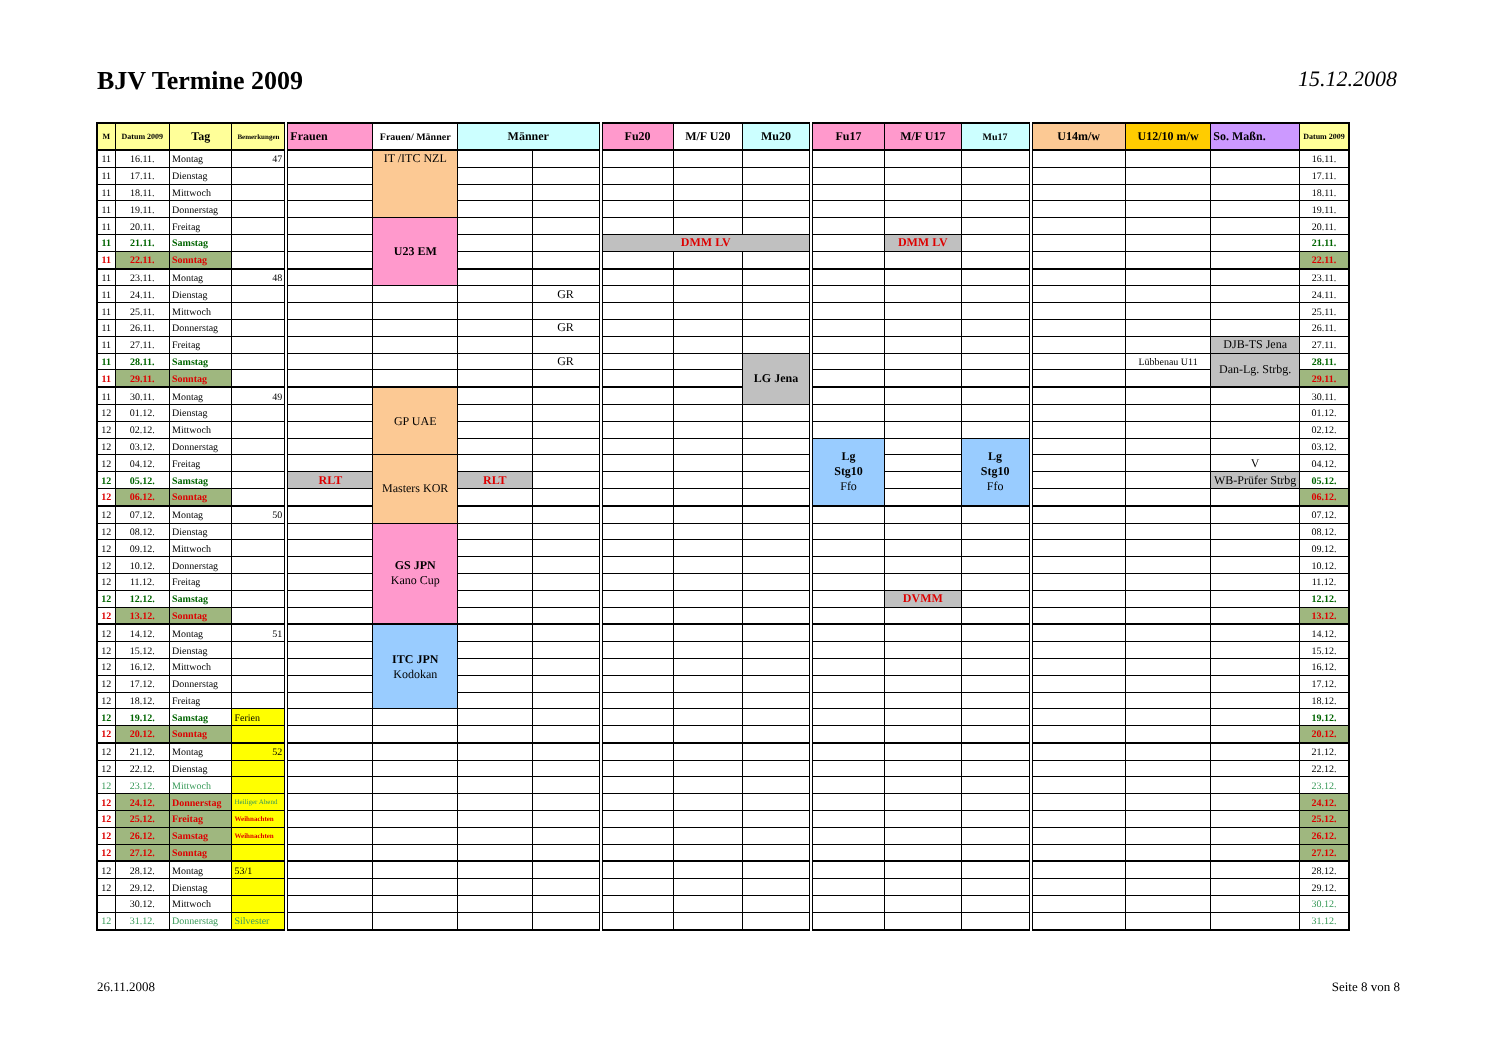BJV Termine 2009
15.12.2008
| M | Datum 2009 | Tag | Bemerkungen | Frauen | Frauen/ Männer | Männer | | Fu20 | M/F U20 | Mu20 | Fu17 | M/F U17 | Mu17 | U14m/w | U12/10 m/w | So. Maßn. | Datum 2009 |
| --- | --- | --- | --- | --- | --- | --- | --- | --- | --- | --- | --- | --- | --- | --- | --- | --- | --- |
| 11 | 16.11. | Montag | 47 | | IT /ITC NZL | | | | | | | | | | | | 16.11. |
| 11 | 17.11. | Dienstag | | | | | | | | | | | | | | | 17.11. |
| 11 | 18.11. | Mittwoch | | | | | | | | | | | | | | | 18.11. |
| 11 | 19.11. | Donnerstag | | | | | | | | | | | | | | | 19.11. |
| 11 | 20.11. | Freitag | | | U23 EM | | | | | | | | | | | | 20.11. |
| 11 | 21.11. | Samstag | | | | | | DMM LV | | | | DMM LV | | | | | 21.11. |
| 11 | 22.11. | Sonntag | | | | | | | | | | | | | | | 22.11. |
| 11 | 23.11. | Montag | 48 | | | | | | | | | | | | | | 23.11. |
| 11 | 24.11. | Dienstag | | | | | GR | | | | | | | | | | 24.11. |
| 11 | 25.11. | Mittwoch | | | | | | | | | | | | | | | 25.11. |
| 11 | 26.11. | Donnerstag | | | | | GR | | | | | | | | | | 26.11. |
| 11 | 27.11. | Freitag | | | | | | | | | | | | | | DJB-TS Jena | 27.11. |
| 11 | 28.11. | Samstag | | | | | GR | | | LG Jena | | | | | Lübbenau U11 | Dan-Lg. Strbg. | 28.11. |
| 11 | 29.11. | Sonntag | | | | | | | | | | | | | | | 29.11. |
| 11 | 30.11. | Montag | 49 | | GP UAE | | | | | | | | | | | | 30.11. |
| 12 | 01.12. | Dienstag | | | | | | | | | | | | | | | 01.12. |
| 12 | 02.12. | Mittwoch | | | | | | | | | | | | | | | 02.12. |
| 12 | 03.12. | Donnerstag | | | | | | | | | Lg Stg10 Ffo | | Lg Stg10 Ffo | | | | 03.12. |
| 12 | 04.12. | Freitag | | | Masters KOR | | | | | | | | | | | V | 04.12. |
| 12 | 05.12. | Samstag | | RLT | | RLT | | | | | | | | | | WB-Prüfer Strbg | 05.12. |
| 12 | 06.12. | Sonntag | | | | | | | | | | | | | | | 06.12. |
| 12 | 07.12. | Montag | 50 | | | | | | | | | | | | | | 07.12. |
| 12 | 08.12. | Dienstag | | | GS JPN Kano Cup | | | | | | | | | | | | 08.12. |
| 12 | 09.12. | Mittwoch | | | | | | | | | | | | | | | 09.12. |
| 12 | 10.12. | Donnerstag | | | | | | | | | | | | | | | 10.12. |
| 12 | 11.12. | Freitag | | | | | | | | | | | | | | | 11.12. |
| 12 | 12.12. | Samstag | | | | | | | | | | DVMM | | | | | 12.12. |
| 12 | 13.12. | Sonntag | | | | | | | | | | | | | | | 13.12. |
| 12 | 14.12. | Montag | 51 | | ITC JPN Kodokan | | | | | | | | | | | | 14.12. |
| 12 | 15.12. | Dienstag | | | | | | | | | | | | | | | 15.12. |
| 12 | 16.12. | Mittwoch | | | | | | | | | | | | | | | 16.12. |
| 12 | 17.12. | Donnerstag | | | | | | | | | | | | | | | 17.12. |
| 12 | 18.12. | Freitag | | | | | | | | | | | | | | | 18.12. |
| 12 | 19.12. | Samstag | Ferien | | | | | | | | | | | | | | 19.12. |
| 12 | 20.12. | Sonntag | | | | | | | | | | | | | | | 20.12. |
| 12 | 21.12. | Montag | 52 | | | | | | | | | | | | | | 21.12. |
| 12 | 22.12. | Dienstag | | | | | | | | | | | | | | | 22.12. |
| 12 | 23.12. | Mittwoch | | | | | | | | | | | | | | | 23.12. |
| 12 | 24.12. | Donnerstag | Heiliger Abend | | | | | | | | | | | | | | 24.12. |
| 12 | 25.12. | Freitag | Weihnachten | | | | | | | | | | | | | | 25.12. |
| 12 | 26.12. | Samstag | Weihnachten | | | | | | | | | | | | | | 26.12. |
| 12 | 27.12. | Sonntag | | | | | | | | | | | | | | | 27.12. |
| 12 | 28.12. | Montag | 53/1 | | | | | | | | | | | | | | 28.12. |
| 12 | 29.12. | Dienstag | | | | | | | | | | | | | | | 29.12. |
| | 30.12. | Mittwoch | | | | | | | | | | | | | | | 30.12. |
| 12 | 31.12. | Donnerstag | Silvester | | | | | | | | | | | | | | 31.12. |
26.11.2008 Seite 8 von 8